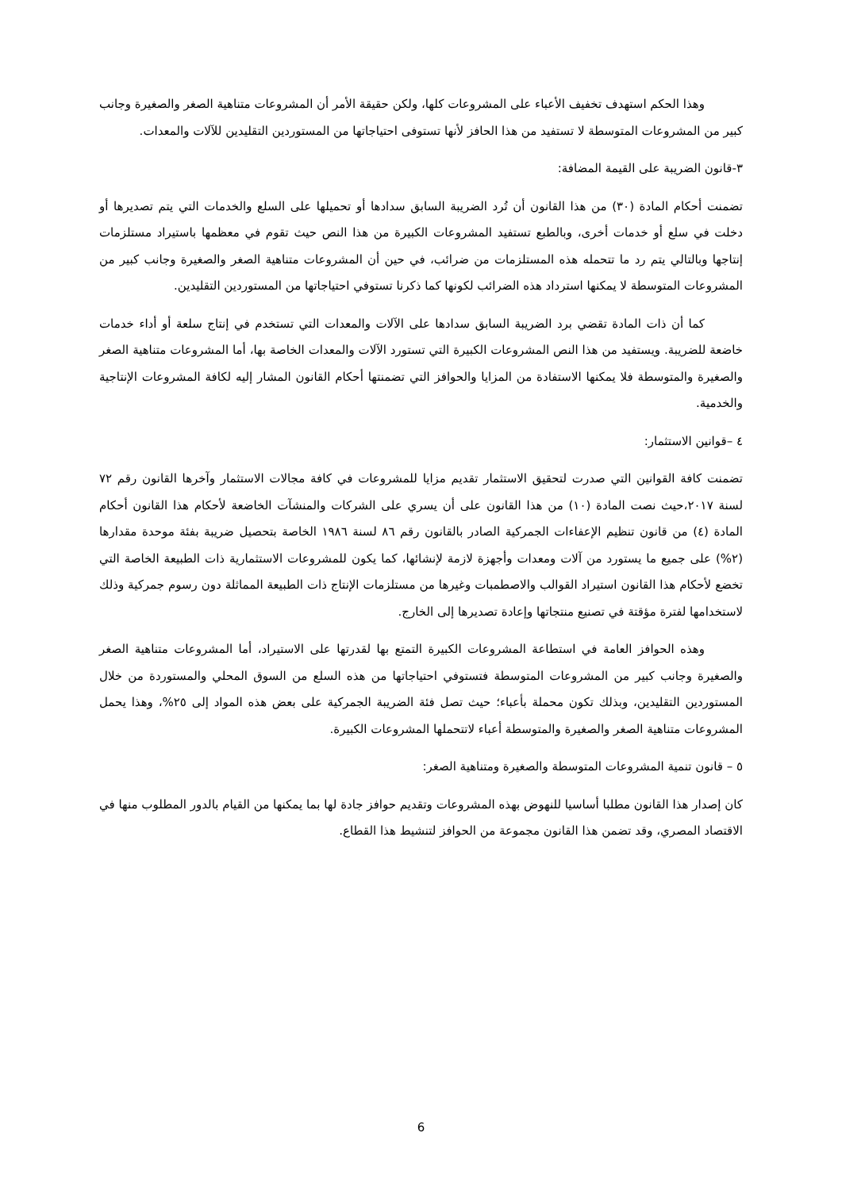وهذا الحكم استهدف تخفيف الأعباء على المشروعات كلها، ولكن حقيقة الأمر أن المشروعات متناهية الصغر والصغيرة وجانب كبير من المشروعات المتوسطة لا تستفيد من هذا الحافز لأنها تستوفى احتياجاتها من المستوردين التقليدين للآلات والمعدات.
٣-قانون الضريبة على القيمة المضافة:
تضمنت أحكام المادة (٣٠) من هذا القانون أن تُرد الضريبة السابق سدادها أو تحميلها على السلع والخدمات التي يتم تصديرها أو دخلت في سلع أو خدمات أخرى، وبالطبع تستفيد المشروعات الكبيرة من هذا النص حيث تقوم في معظمها باستيراد مستلزمات إنتاجها وبالتالي يتم رد ما تتحمله هذه المستلزمات من ضرائب، في حين أن المشروعات متناهية الصغر والصغيرة وجانب كبير من المشروعات المتوسطة لا يمكنها استرداد هذه الضرائب لكونها كما ذكرنا تستوفي احتياجاتها من المستوردين التقليدين.
كما أن ذات المادة تقضي برد الضريبة السابق سدادها على الآلات والمعدات التي تستخدم في إنتاج سلعة أو أداء خدمات خاضعة للضريبة. ويستفيد من هذا النص المشروعات الكبيرة التي تستورد الآلات والمعدات الخاصة بها، أما المشروعات متناهية الصغر والصغيرة والمتوسطة فلا يمكنها الاستفادة من المزايا والحوافز التي تضمنتها أحكام القانون المشار إليه لكافة المشروعات الإنتاجية والخدمية.
٤ –قوانين الاستثمار:
تضمنت كافة القوانين التي صدرت لتحقيق الاستثمار تقديم مزايا للمشروعات في كافة مجالات الاستثمار وآخرها القانون رقم ٧٢ لسنة ٢٠١٧،حيث نصت المادة (١٠) من هذا القانون على أن يسري على الشركات والمنشآت الخاضعة لأحكام هذا القانون أحكام المادة (٤) من قانون تنظيم الإعفاءات الجمركية الصادر بالقانون رقم ٨٦ لسنة ١٩٨٦ الخاصة بتحصيل ضريبة بفئة موحدة مقدارها (٢%) على جميع ما يستورد من آلات ومعدات وأجهزة لازمة لإنشائها، كما يكون للمشروعات الاستثمارية ذات الطبيعة الخاصة التي تخضع لأحكام هذا القانون استيراد القوالب والاصطمبات وغيرها من مستلزمات الإنتاج ذات الطبيعة المماثلة دون رسوم جمركية وذلك لاستخدامها لفترة مؤقتة في تصنيع منتجاتها وإعادة تصديرها إلى الخارج.
وهذه الحوافز العامة في استطاعة المشروعات الكبيرة التمتع بها لقدرتها على الاستيراد، أما المشروعات متناهية الصغر والصغيرة وجانب كبير من المشروعات المتوسطة فتستوفي احتياجاتها من هذه السلع من السوق المحلي والمستوردة من خلال المستوردين التقليدين، وبذلك تكون محملة بأعباء؛ حيث تصل فئة الضريبة الجمركية على بعض هذه المواد إلى ٢٥%، وهذا يحمل المشروعات متناهية الصغر والصغيرة والمتوسطة أعباء لاتتحملها المشروعات الكبيرة.
٥ – قانون تنمية المشروعات المتوسطة والصغيرة ومتناهية الصغر:
كان إصدار هذا القانون مطلبا أساسيا للنهوض بهذه المشروعات وتقديم حوافز جادة لها بما يمكنها من القيام بالدور المطلوب منها في الاقتصاد المصري، وقد تضمن هذا القانون مجموعة من الحوافز لتنشيط هذا القطاع.
6